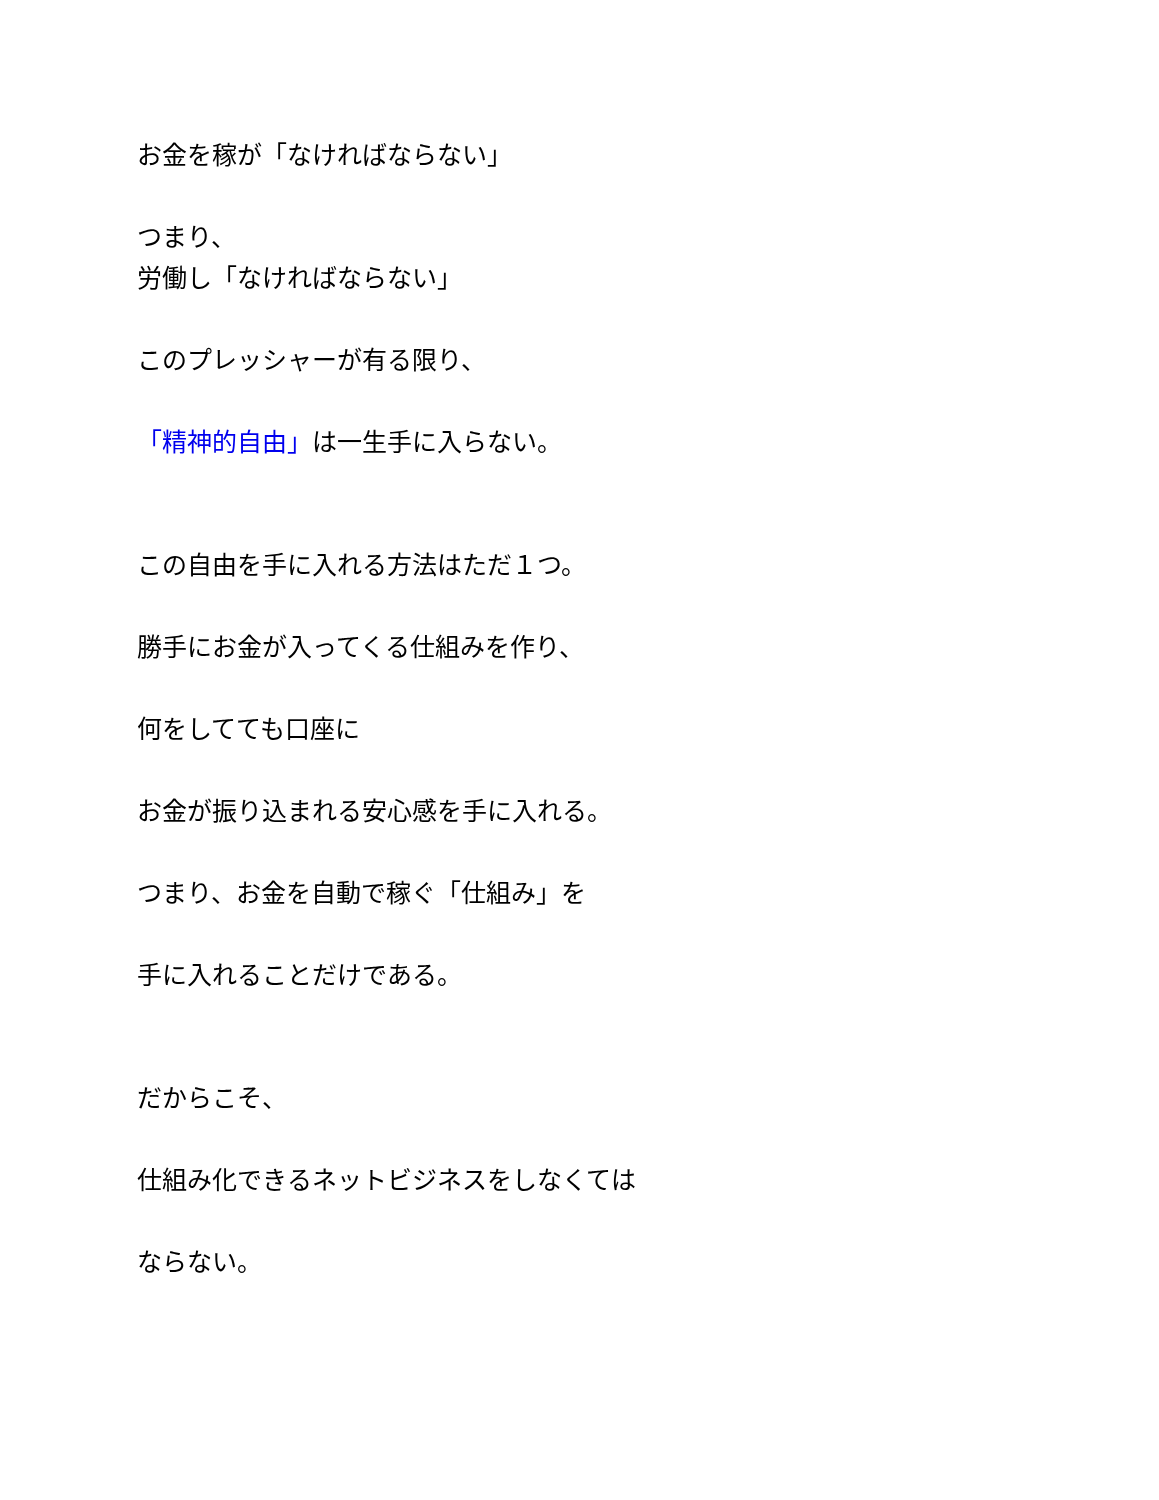お金を稼が「なければならない」
つまり、
労働し「なければならない」
このプレッシャーが有る限り、
「精神的自由」は一生手に入らない。
この自由を手に入れる方法はただ１つ。
勝手にお金が入ってくる仕組みを作り、
何をしてても口座に
お金が振り込まれる安心感を手に入れる。
つまり、お金を自動で稼ぐ「仕組み」を
手に入れることだけである。
だからこそ、
仕組み化できるネットビジネスをしなくては
ならない。